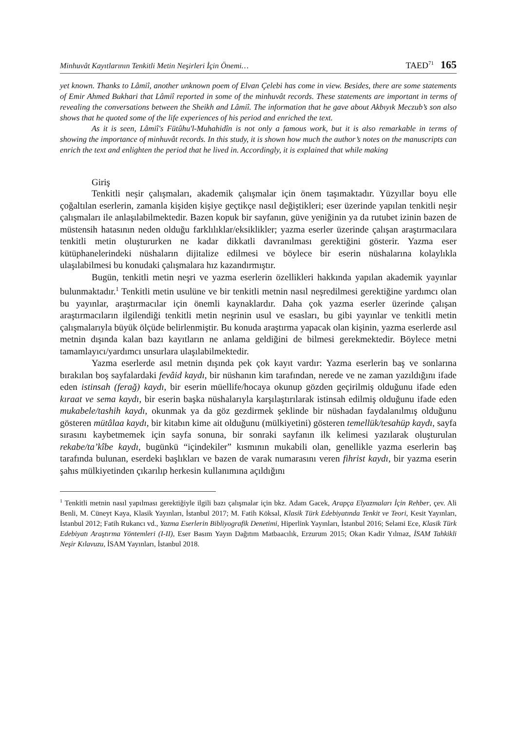Minhuvât Kayıtlarının Tenkitli Metin Neşirleri İçin Önemi… TAED<sup>71</sup> 165
yet known. Thanks to Lâmiî, another unknown poem of Elvan Çelebi has come in view. Besides, there are some statements of Emir Ahmed Bukhari that Lâmiî reported in some of the minhuvât records. These statements are important in terms of revealing the conversations between the Sheikh and Lâmiî. The information that he gave about Akbıyık Meczub’s son also shows that he quoted some of the life experiences of his period and enriched the text.
As it is seen, Lâmiî's Fütûhu'l-Muhahidîn is not only a famous work, but it is also remarkable in terms of showing the importance of minhuvât records. In this study, it is shown how much the author’s notes on the manuscripts can enrich the text and enlighten the period that he lived in. Accordingly, it is explained that while making
Giriş
Tenkitli neşir çalışmaları, akademik çalışmalar için önem taşımaktadır. Yüzyıllar boyu elle çoğaltılan eserlerin, zamanla kişiden kişiye geçtikçe nasıl değiştikleri; eser üzerinde yapılan tenkitli neşir çalışmaları ile anlaşılabilmektedir. Bazen kopuk bir sayfanın, güve yeniğinin ya da rutubet izinin bazen de müstensih hatasının neden olduğu farklılıklar/eksiklikler; yazma eserler üzerinde çalışan araştırmacılara tenkitli metin oluştururken ne kadar dikkatli davranılması gerektiğini gösterir. Yazma eser kütüphanelerindeki nüshaların dijitalize edilmesi ve böylece bir eserin nüshalarına kolaylıkla ulaşılabilmesi bu konudaki çalışmalara hız kazandırmıştır.
Bugün, tenkitli metin neşri ve yazma eserlerin özellikleri hakkında yapılan akademik yayınlar bulunmaktadır.<sup>1</sup> Tenkitli metin usulüne ve bir tenkitli metnin nasıl neşredilmesi gerektiğine yardımcı olan bu yayınlar, araştırmacılar için önemli kaynaklardır. Daha çok yazma eserler üzerinde çalışan araştırmacıların ilgilendiği tenkitli metin neşrinin usul ve esasları, bu gibi yayınlar ve tenkitli metin çalışmalarıyla büyük ölçüde belirlenmiştir. Bu konuda araştırma yapacak olan kişinin, yazma eserlerde asıl metnin dışında kalan bazı kayıtların ne anlama geldiğini de bilmesi gerekmektedir. Böylece metni tamamlayıcı/yardımcı unsurlara ulaşılabilmektedir.
Yazma eserlerde asıl metnin dışında pek çok kayıt vardır: Yazma eserlerin baş ve sonlarına bırakılan boş sayfalardaki fevâid kaydı, bir nüshanın kim tarafından, nerede ve ne zaman yazıldığını ifade eden istinsah (ferağ) kaydı, bir eserin müellife/hocaya okunup gözden geçirilmiş olduğunu ifade eden kıraat ve sema kaydı, bir eserin başka nüshalarıyla karşılaştırılarak istinsah edilmiş olduğunu ifade eden mukabele/tashih kaydı, okunmak ya da göz gezdirmek şeklinde bir nüshadan faydalanılmış olduğunu gösteren mütâlaa kaydı, bir kitabın kime ait olduğunu (mülkiyetini) gösteren temellük/tesahüp kaydı, sayfa sırasını kaybetmemek için sayfa sonuna, bir sonraki sayfanın ilk kelimesi yazılarak oluşturulan rekabe/ta’kîbe kaydı, bugünkü “içindekiler” kısmının mukabili olan, genellikle yazma eserlerin baş tarafında bulunan, eserdeki başlıkları ve bazen de varak numarasını veren fihrist kaydı, bir yazma eserin şahıs mülkiyetinden çıkarılıp herkesin kullanımına açıldığını
<sup>1</sup> Tenkitli metnin nasıl yapılması gerektiğiyle ilgili bazı çalışmalar için bkz. Adam Gacek, Arapça Elyazmaları İçin Rehber, çev. Ali Benli, M. Cüneyt Kaya, Klasik Yayınları, İstanbul 2017; M. Fatih Köksal, Klasik Türk Edebiyatında Tenkit ve Teori, Kesit Yayınları, İstanbul 2012; Fatih Rukancı vd., Yazma Eserlerin Bibliyografik Denetimi, Hiperlink Yayınları, İstanbul 2016; Selami Ece, Klasik Türk Edebiyatı Araştırma Yöntemleri (I-II), Eser Basım Yayın Dağıtım Matbaacılık, Erzurum 2015; Okan Kadir Yılmaz, İSAM Tahkikli Neşir Kılavuzu, İSAM Yayınları, İstanbul 2018.